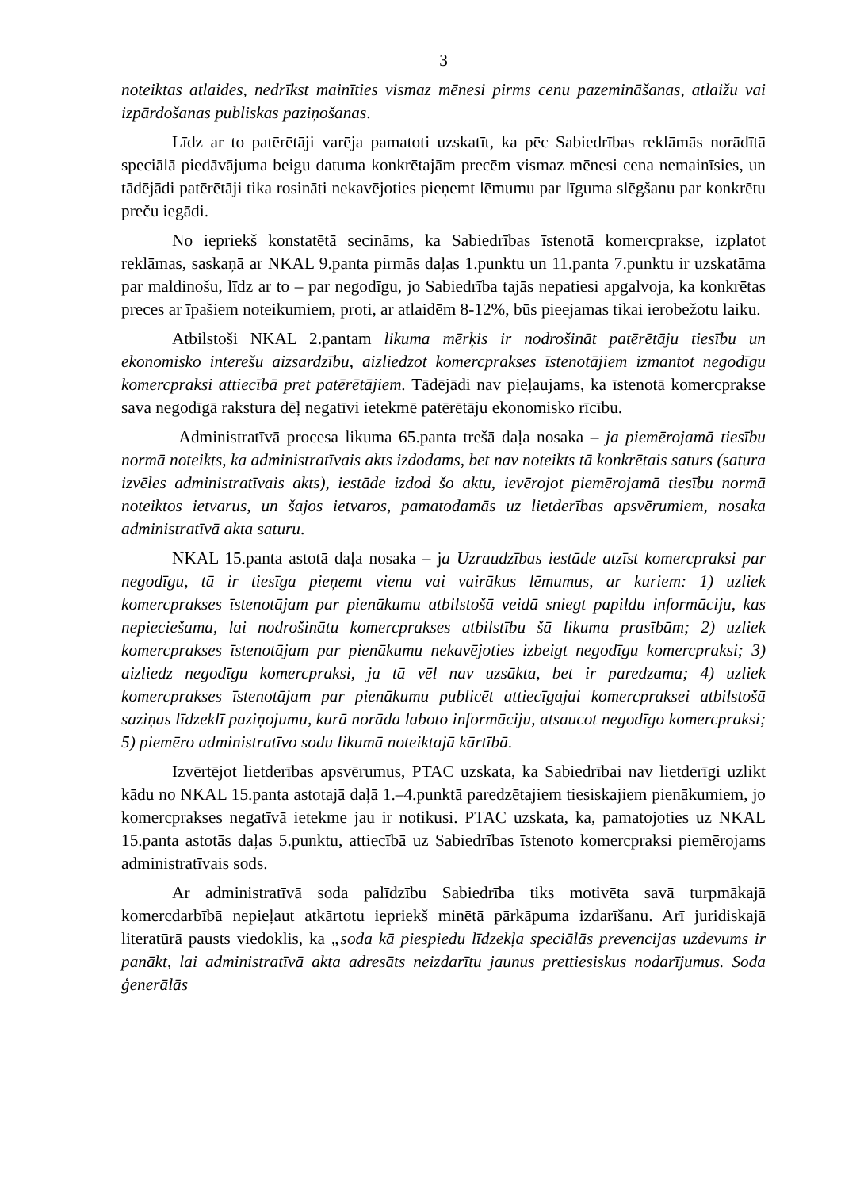3
noteiktas atlaides, nedrīkst mainīties vismaz mēnesi pirms cenu pazemināšanas, atlaižu vai izpārdošanas publiskas paziņošanas.
Līdz ar to patērētāji varēja pamatoti uzskatīt, ka pēc Sabiedrības reklāmās norādītā speciālā piedāvājuma beigu datuma konkrētajām precēm vismaz mēnesi cena nemainīsies, un tādējādi patērētāji tika rosināti nekavējoties pieņemt lēmumu par līguma slēgšanu par konkrētu preču iegādi.
No iepriekš konstatētā secināms, ka Sabiedrības īstenotā komercprakse, izplatot reklāmas, saskaņā ar NKAL 9.panta pirmās daļas 1.punktu un 11.panta 7.punktu ir uzskatāma par maldinošu, līdz ar to – par negodīgu, jo Sabiedrība tajās nepatiesi apgalvoja, ka konkrētas preces ar īpašiem noteikumiem, proti, ar atlaidēm 8-12%, būs pieejamas tikai ierobežotu laiku.
Atbilstoši NKAL 2.pantam likuma mērķis ir nodrošināt patērētāju tiesību un ekonomisko interešu aizsardzību, aizliedzot komercprakses īstenotājiem izmantot negodīgu komercpraksi attiecībā pret patērētājiem. Tādējādi nav pieļaujams, ka īstenotā komercprakse sava negodīgā rakstura dēļ negatīvi ietekmē patērētāju ekonomisko rīcību.
Administratīvā procesa likuma 65.panta trešā daļa nosaka – ja piemērojamā tiesību normā noteikts, ka administratīvais akts izdodams, bet nav noteikts tā konkrētais saturs (satura izvēles administratīvais akts), iestāde izdod šo aktu, ievērojot piemērojamā tiesību normā noteiktos ietvarus, un šajos ietvaros, pamatodamās uz lietderības apsvērumiem, nosaka administratīvā akta saturu.
NKAL 15.panta astotā daļa nosaka – ja Uzraudzības iestāde atzīst komercpraksi par negodīgu, tā ir tiesīga pieņemt vienu vai vairākus lēmumus, ar kuriem: 1) uzliek komercprakses īstenotājam par pienākumu atbilstošā veidā sniegt papildu informāciju, kas nepieciešama, lai nodrošinātu komercprakses atbilstību šā likuma prasībām; 2) uzliek komercprakses īstenotājam par pienākumu nekavējoties izbeigt negodīgu komercpraksi; 3) aizliedz negodīgu komercpraksi, ja tā vēl nav uzsākta, bet ir paredzama; 4) uzliek komercprakses īstenotājam par pienākumu publicēt attiecīgajai komercpraksei atbilstošā saziņas līdzeklī paziņojumu, kurā norāda laboto informāciju, atsaucot negodīgo komercpraksi; 5) piemēro administratīvo sodu likumā noteiktajā kārtībā.
Izvērtējot lietderības apsvērumus, PTAC uzskata, ka Sabiedrībai nav lietderīgi uzlikt kādu no NKAL 15.panta astotajā daļā 1.–4.punktā paredzētajiem tiesiskajiem pienākumiem, jo komercprakses negatīvā ietekme jau ir notikusi. PTAC uzskata, ka, pamatojoties uz NKAL 15.panta astotās daļas 5.punktu, attiecībā uz Sabiedrības īstenoto komercpraksi piemērojams administratīvais sods.
Ar administratīvā soda palīdzību Sabiedrība tiks motivēta savā turpmākajā komercdarbībā nepieļaut atkārtotu iepriekš minētā pārkāpuma izdarīšanu. Arī juridiskajā literatūrā pausts viedoklis, ka „soda kā piespiedu līdzekļa speciālās prevencijas uzdevums ir panākt, lai administratīvā akta adresāts neizdarītu jaunus prettiesiskus nodarījumus. Soda ģenerālās